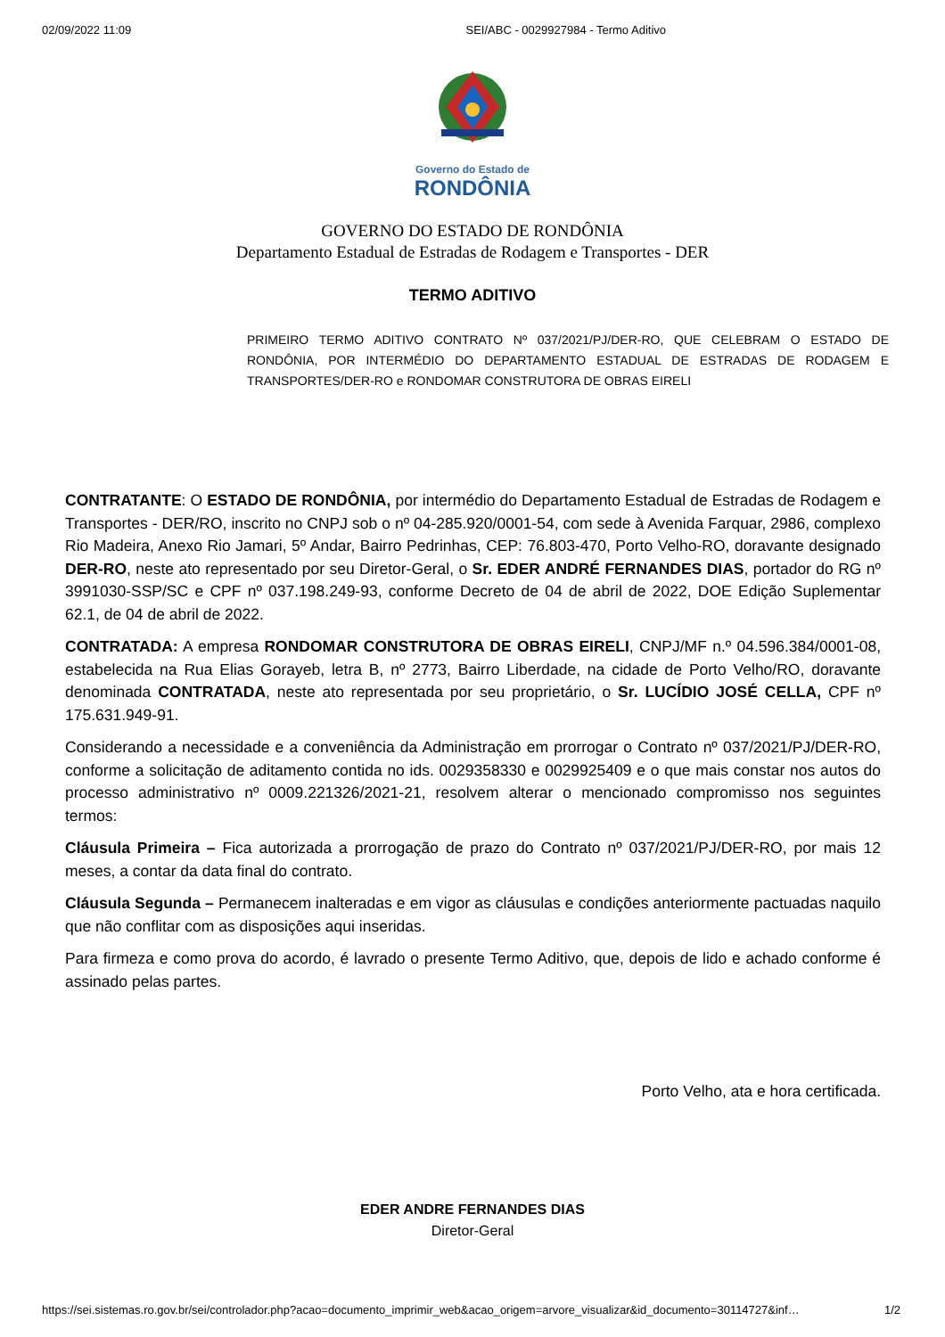02/09/2022 11:09 SEI/ABC - 0029927984 - Termo Aditivo
Governo do Estado de
RONDÔNIA
GOVERNO DO ESTADO DE RONDÔNIA
Departamento Estadual de Estradas de Rodagem e Transportes - DER
TERMO ADITIVO
PRIMEIRO TERMO ADITIVO CONTRATO Nº 037/2021/PJ/DER-RO, QUE CELEBRAM O ESTADO DE RONDÔNIA, POR INTERMÉDIO DO DEPARTAMENTO ESTADUAL DE ESTRADAS DE RODAGEM E TRANSPORTES/DER-RO e RONDOMAR CONSTRUTORA DE OBRAS EIRELI
CONTRATANTE: O ESTADO DE RONDÔNIA, por intermédio do Departamento Estadual de Estradas de Rodagem e Transportes - DER/RO, inscrito no CNPJ sob o nº 04-285.920/0001-54, com sede à Avenida Farquar, 2986, complexo Rio Madeira, Anexo Rio Jamari, 5º Andar, Bairro Pedrinhas, CEP: 76.803-470, Porto Velho-RO, doravante designado DER-RO, neste ato representado por seu Diretor-Geral, o Sr. EDER ANDRÉ FERNANDES DIAS, portador do RG nº 3991030-SSP/SC e CPF nº 037.198.249-93, conforme Decreto de 04 de abril de 2022, DOE Edição Suplementar 62.1, de 04 de abril de 2022.
CONTRATADA: A empresa RONDOMAR CONSTRUTORA DE OBRAS EIRELI, CNPJ/MF n.º 04.596.384/0001-08, estabelecida na Rua Elias Gorayeb, letra B, nº 2773, Bairro Liberdade, na cidade de Porto Velho/RO, doravante denominada CONTRATADA, neste ato representada por seu proprietário, o Sr. LUCÍDIO JOSÉ CELLA, CPF nº 175.631.949-91.
Considerando a necessidade e a conveniência da Administração em prorrogar o Contrato nº 037/2021/PJ/DER-RO, conforme a solicitação de aditamento contida no ids. 0029358330 e 0029925409 e o que mais constar nos autos do processo administrativo nº 0009.221326/2021-21, resolvem alterar o mencionado compromisso nos seguintes termos:
Cláusula Primeira – Fica autorizada a prorrogação de prazo do Contrato nº 037/2021/PJ/DER-RO, por mais 12 meses, a contar da data final do contrato.
Cláusula Segunda – Permanecem inalteradas e em vigor as cláusulas e condições anteriormente pactuadas naquilo que não conflitar com as disposições aqui inseridas.
Para firmeza e como prova do acordo, é lavrado o presente Termo Aditivo, que, depois de lido e achado conforme é assinado pelas partes.
Porto Velho, ata e hora certificada.
EDER ANDRE FERNANDES DIAS
Diretor-Geral
https://sei.sistemas.ro.gov.br/sei/controlador.php?acao=documento_imprimir_web&acao_origem=arvore_visualizar&id_documento=30114727&inf… 1/2